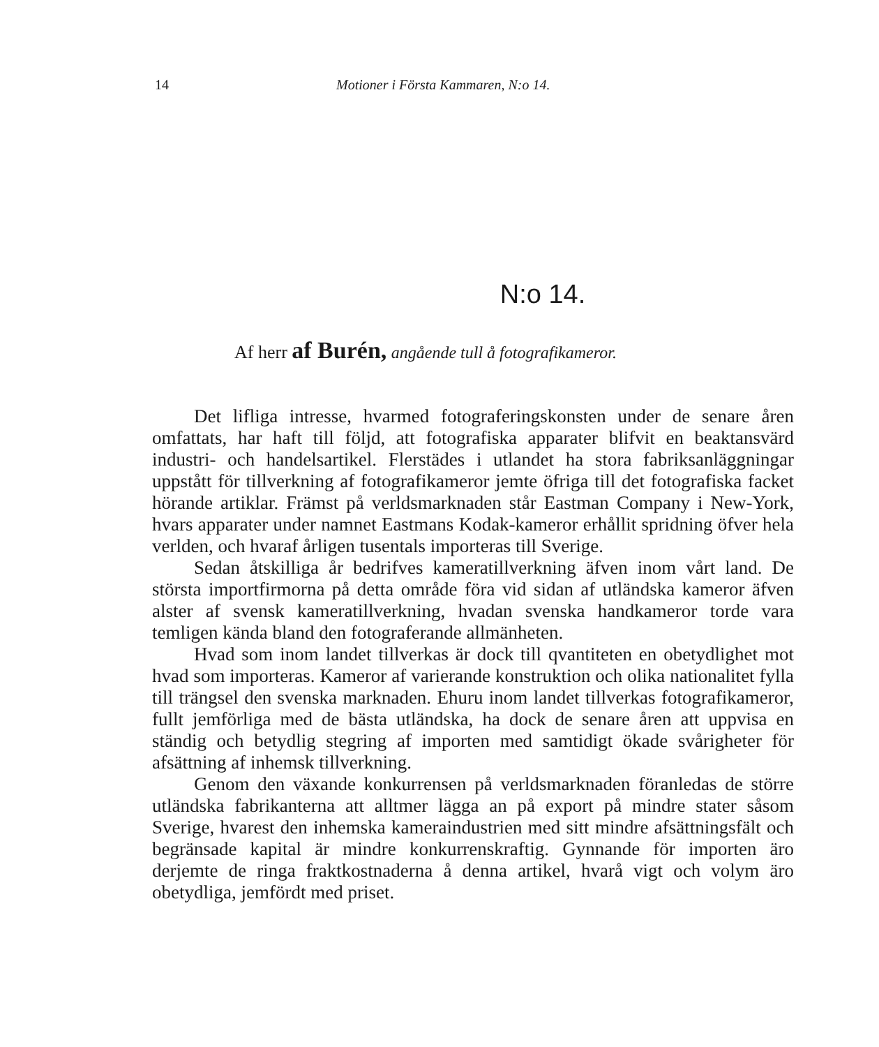14 Motioner i Första Kammaren, N:o 14.
N:o 14.
Af herr af Burén, angående tull å fotografikameror.
Det lifliga intresse, hvarmed fotograferingskonsten under de senare åren omfattats, har haft till följd, att fotografiska apparater blifvit en beaktansvärd industri- och handelsartikel. Flerstädes i utlandet ha stora fabriksanläggningar uppstått för tillverkning af fotografikameror jemte öfriga till det fotografiska facket hörande artiklar. Främst på verldsmarknaden står Eastman Company i New-York, hvars apparater under namnet Eastmans Kodak-kameror erhållit spridning öfver hela verlden, och hvaraf årligen tusentals importeras till Sverige.
Sedan åtskilliga år bedrifves kameratillverkning äfven inom vårt land. De största importfirmorna på detta område föra vid sidan af utländska kameror äfven alster af svensk kameratillverkning, hvadan svenska handkameror torde vara temligen kända bland den fotograferande allmänheten.
Hvad som inom landet tillverkas är dock till qvantiteten en obetydlighet mot hvad som importeras. Kameror af varierande konstruktion och olika nationalitet fylla till trängsel den svenska marknaden. Ehuru inom landet tillverkas fotografikameror, fullt jemförliga med de bästa utländska, ha dock de senare åren att uppvisa en ständig och betydlig stegring af importen med samtidigt ökade svårigheter för afsättning af inhemsk tillverkning.
Genom den växande konkurrensen på verldsmarknaden föranledas de större utländska fabrikanterna att alltmer lägga an på export på mindre stater såsom Sverige, hvarest den inhemska kameraindustrien med sitt mindre afsättningsfält och begränsade kapital är mindre konkurrenskraftig. Gynnande för importen äro derjemte de ringa fraktkostnaderna å denna artikel, hvarå vigt och volym äro obetydliga, jemfördt med priset.